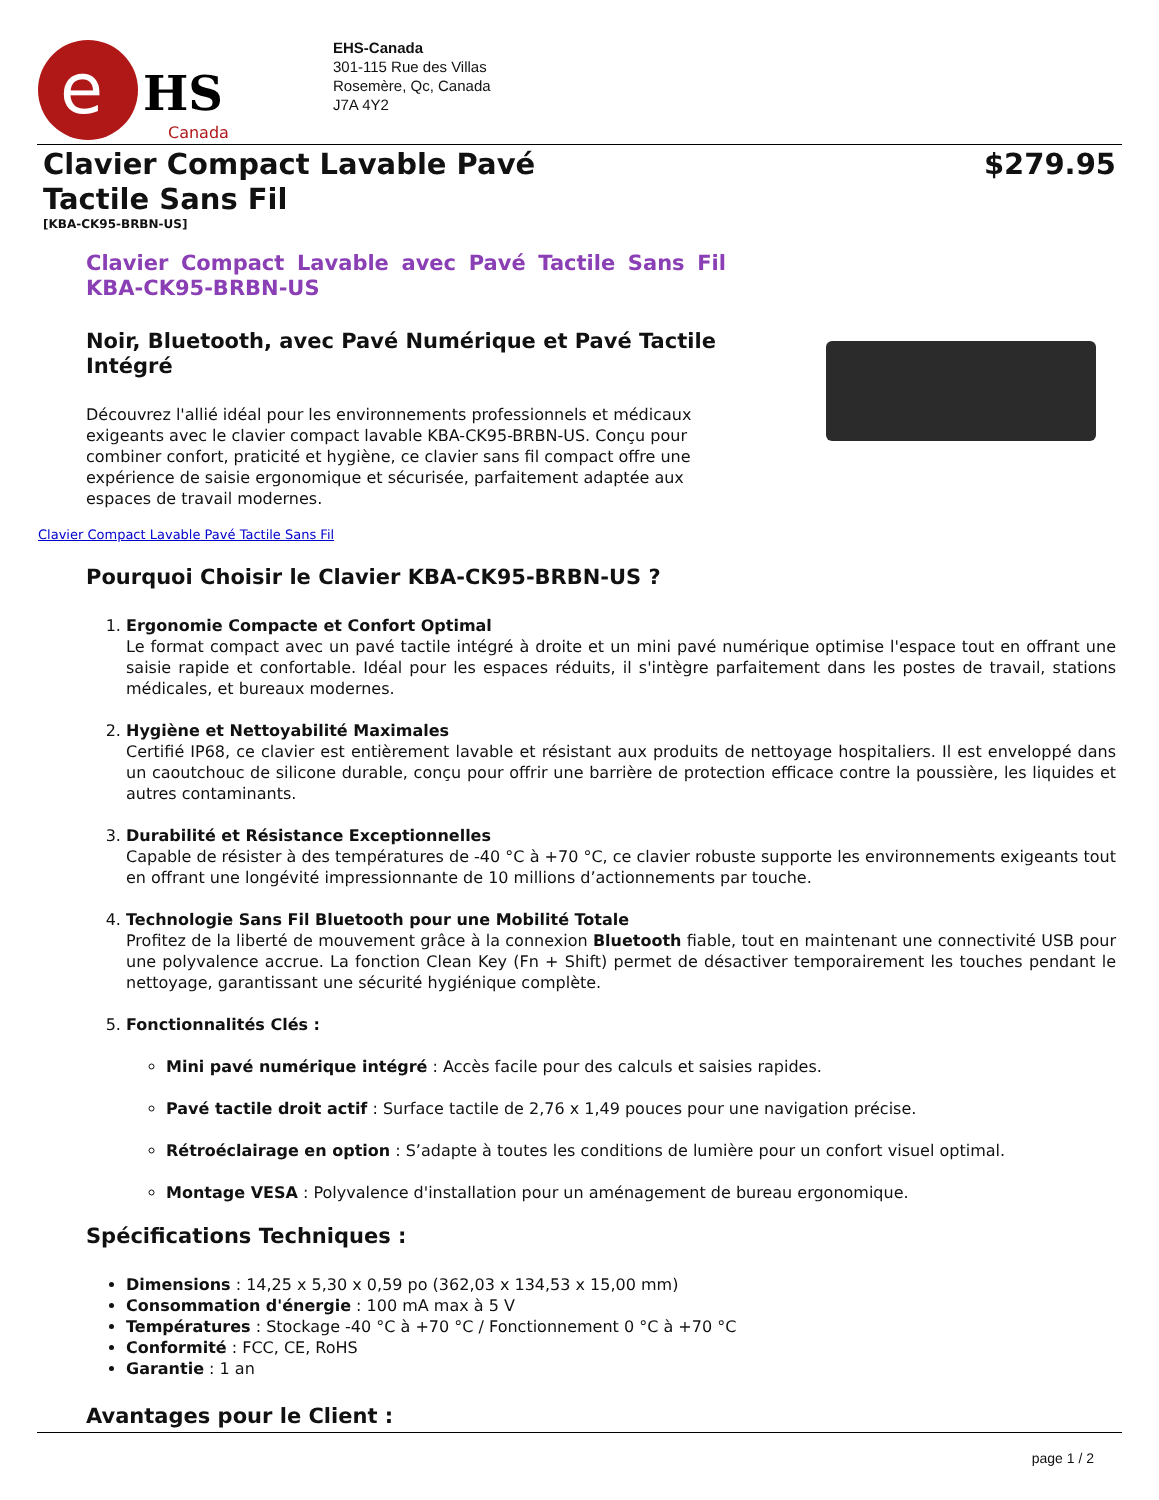e
HS
Canada
EHS-Canada
301-115 Rue des Villas
Rosemère, Qc, Canada
J7A 4Y2
Clavier Compact Lavable Pavé Tactile Sans Fil
$279.95
[KBA-CK95-BRBN-US]
Clavier Compact Lavable avec Pavé Tactile Sans Fil KBA-CK95-BRBN-US
Noir, Bluetooth, avec Pavé Numérique et Pavé Tactile Intégré
Découvrez l'allié idéal pour les environnements professionnels et médicaux exigeants avec le clavier compact lavable KBA-CK95-BRBN-US. Conçu pour combiner confort, praticité et hygiène, ce clavier sans fil compact offre une expérience de saisie ergonomique et sécurisée, parfaitement adaptée aux espaces de travail modernes.
Clavier Compact Lavable Pavé Tactile Sans Fil
Pourquoi Choisir le Clavier KBA-CK95-BRBN-US ?
1. Ergonomie Compacte et Confort Optimal
Le format compact avec un pavé tactile intégré à droite et un mini pavé numérique optimise l'espace tout en offrant une saisie rapide et confortable. Idéal pour les espaces réduits, il s'intègre parfaitement dans les postes de travail, stations médicales, et bureaux modernes.
2. Hygiène et Nettoyabilité Maximales
Certifié IP68, ce clavier est entièrement lavable et résistant aux produits de nettoyage hospitaliers. Il est enveloppé dans un caoutchouc de silicone durable, conçu pour offrir une barrière de protection efficace contre la poussière, les liquides et autres contaminants.
3. Durabilité et Résistance Exceptionnelles
Capable de résister à des températures de -40 °C à +70 °C, ce clavier robuste supporte les environnements exigeants tout en offrant une longévité impressionnante de 10 millions d’actionnements par touche.
4. Technologie Sans Fil Bluetooth pour une Mobilité Totale
Profitez de la liberté de mouvement grâce à la connexion Bluetooth fiable, tout en maintenant une connectivité USB pour une polyvalence accrue. La fonction Clean Key (Fn + Shift) permet de désactiver temporairement les touches pendant le nettoyage, garantissant une sécurité hygiénique complète.
5. Fonctionnalités Clés :
Mini pavé numérique intégré : Accès facile pour des calculs et saisies rapides.
Pavé tactile droit actif : Surface tactile de 2,76 x 1,49 pouces pour une navigation précise.
Rétroéclairage en option : S’adapte à toutes les conditions de lumière pour un confort visuel optimal.
Montage VESA : Polyvalence d'installation pour un aménagement de bureau ergonomique.
Spécifications Techniques :
Dimensions : 14,25 x 5,30 x 0,59 po (362,03 x 134,53 x 15,00 mm)
Consommation d'énergie : 100 mA max à 5 V
Températures : Stockage -40 °C à +70 °C / Fonctionnement 0 °C à +70 °C
Conformité : FCC, CE, RoHS
Garantie : 1 an
Avantages pour le Client :
page 1 / 2